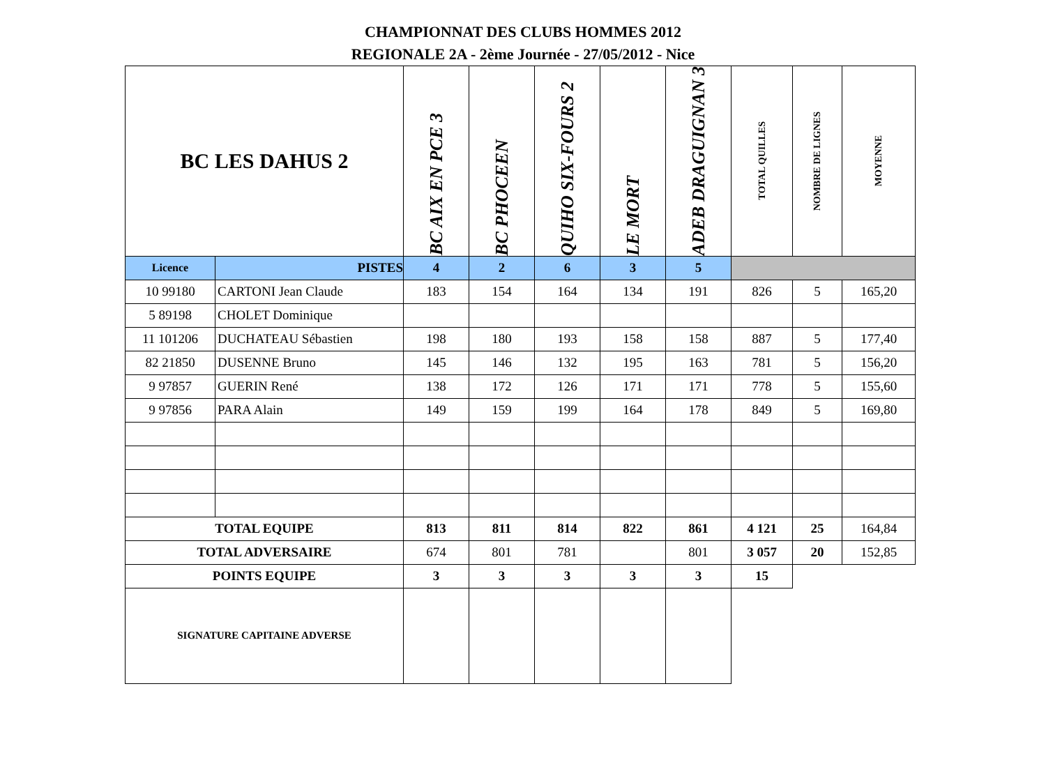CHAMPIONNAT DES CLUBS HOMMES 2012
REGIONALE 2A - 2ème Journée - 27/05/2012 - Nice
| BC LES DAHUS 2 | | BC AIX EN PCE 3 | BC PHOCEEN | QUIHO SIX-FOURS 2 | LE MORT | ADEB DRAGUIGNAN 3 | TOTAL QUILLES | NOMBRE DE LIGNES | MOYENNE |
| Licence | PISTES | 4 | 2 | 6 | 3 | 5 | | | |
| 10 99180 | CARTONI Jean Claude | 183 | 154 | 164 | 134 | 191 | 826 | 5 | 165,20 |
| 5 89198 | CHOLET Dominique | | | | | | | | |
| 11 101206 | DUCHATEAU Sébastien | 198 | 180 | 193 | 158 | 158 | 887 | 5 | 177,40 |
| 82 21850 | DUSENNE Bruno | 145 | 146 | 132 | 195 | 163 | 781 | 5 | 156,20 |
| 9 97857 | GUERIN René | 138 | 172 | 126 | 171 | 171 | 778 | 5 | 155,60 |
| 9 97856 | PARA Alain | 149 | 159 | 199 | 164 | 178 | 849 | 5 | 169,80 |
| TOTAL EQUIPE | | 813 | 811 | 814 | 822 | 861 | 4 121 | 25 | 164,84 |
| TOTAL ADVERSAIRE | | 674 | 801 | 781 | | 801 | 3 057 | 20 | 152,85 |
| POINTS EQUIPE | | 3 | 3 | 3 | 3 | 3 | 15 | | |
| SIGNATURE CAPITAINE ADVERSE | | | | | | | | | |